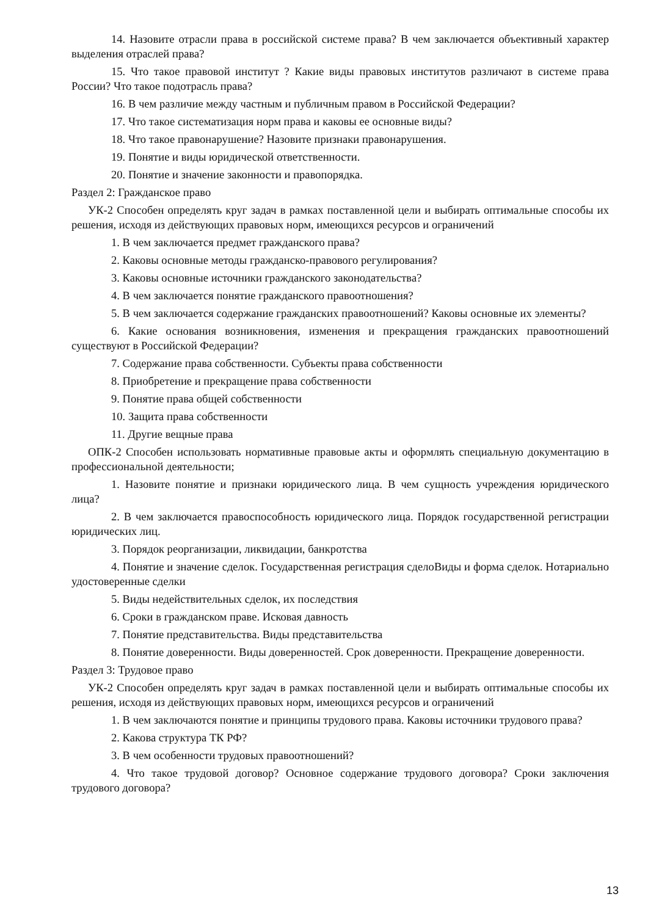14. Назовите отрасли права в российской системе права? В чем заключается объективный характер выделения отраслей права?
15. Что такое правовой институт ? Какие виды правовых институтов различают в системе права России? Что такое подотрасль права?
16. В чем различие между частным и публичным правом в Российской Федерации?
17. Что такое систематизация норм права и каковы ее основные виды?
18. Что такое правонарушение? Назовите признаки правонарушения.
19. Понятие и виды юридической ответственности.
20. Понятие и значение законности и правопорядка.
Раздел 2: Гражданское право
УК-2 Способен определять круг задач в рамках поставленной цели и выбирать оптимальные способы их решения, исходя из действующих правовых норм, имеющихся ресурсов и ограничений
1. В чем заключается предмет гражданского права?
2. Каковы основные методы гражданско-правового регулирования?
3. Каковы основные источники гражданского законодательства?
4. В чем заключается понятие гражданского правоотношения?
5. В чем заключается содержание гражданских правоотношений? Каковы основные их элементы?
6. Какие основания возникновения, изменения и прекращения гражданских правоотношений существуют в Российской Федерации?
7. Содержание права собственности. Субъекты права собственности
8. Приобретение и прекращение права собственности
9. Понятие права общей собственности
10. Защита права собственности
11. Другие вещные права
ОПК-2 Способен использовать нормативные правовые акты и оформлять специальную документацию в профессиональной деятельности;
1. Назовите понятие и признаки юридического лица. В чем сущность учреждения юридического лица?
2. В чем заключается правоспособность юридического лица. Порядок государственной регистрации юридических лиц.
3. Порядок реорганизации, ликвидации, банкротства
4. Понятие и значение сделок. Государственная регистрация сделоВиды и форма сделок. Нотариально удостоверенные сделки
5. Виды недействительных сделок, их последствия
6. Сроки в гражданском праве. Исковая давность
7. Понятие представительства. Виды представительства
8. Понятие доверенности. Виды доверенностей. Срок доверенности. Прекращение доверенности.
Раздел 3: Трудовое право
УК-2 Способен определять круг задач в рамках поставленной цели и выбирать оптимальные способы их решения, исходя из действующих правовых норм, имеющихся ресурсов и ограничений
1. В чем заключаются понятие и принципы трудового права. Каковы источники трудового права?
2. Какова структура ТК РФ?
3. В чем особенности трудовых правоотношений?
4. Что такое трудовой договор? Основное содержание трудового договора? Сроки заключения трудового договора?
13